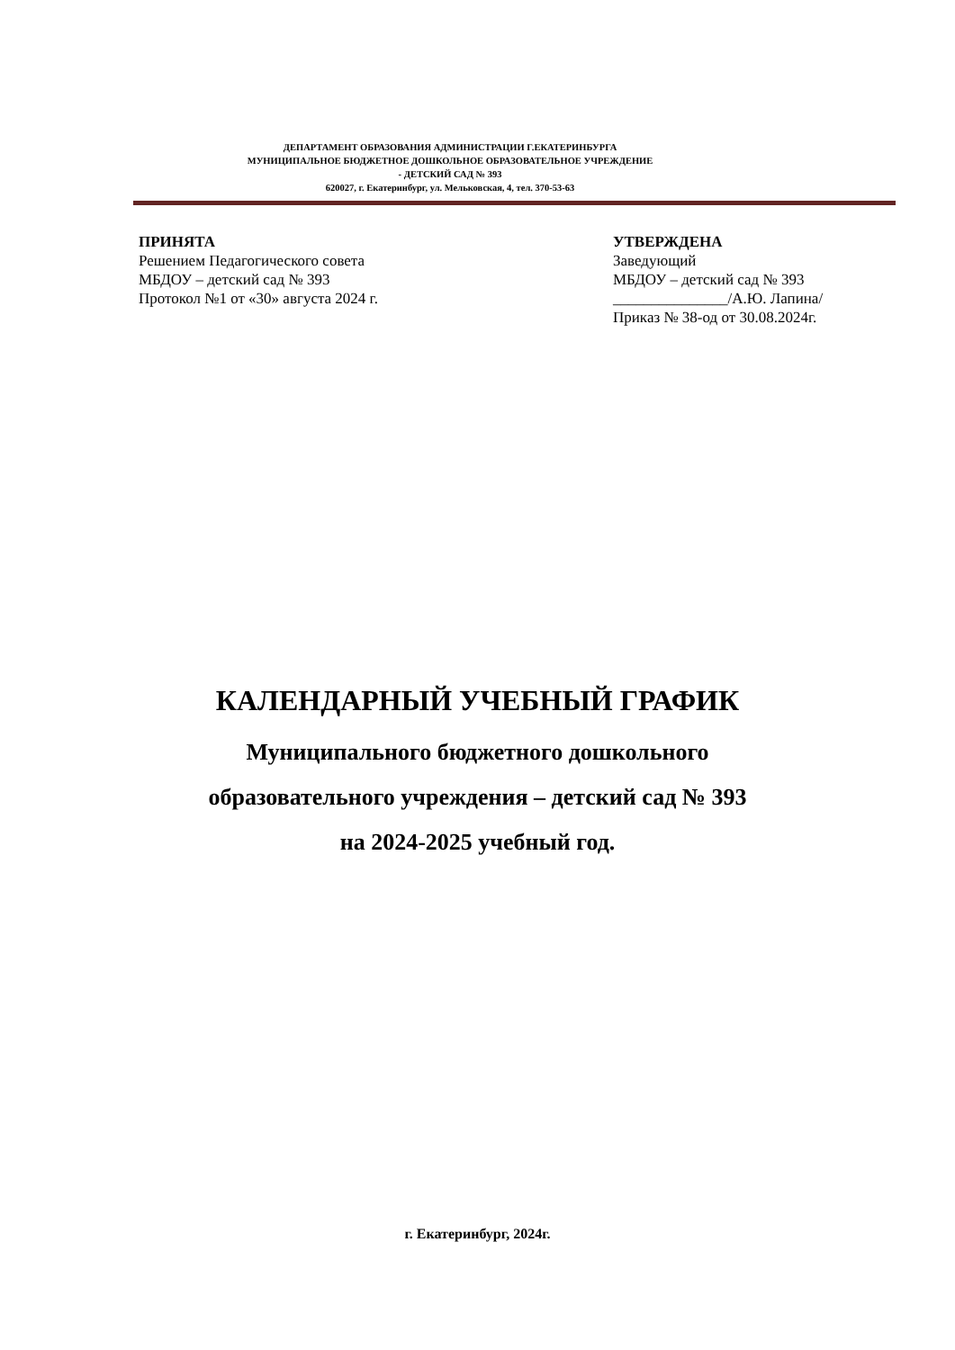ДЕПАРТАМЕНТ ОБРАЗОВАНИЯ АДМИНИСТРАЦИИ Г.ЕКАТЕРИНБУРГА
МУНИЦИПАЛЬНОЕ БЮДЖЕТНОЕ ДОШКОЛЬНОЕ ОБРАЗОВАТЕЛЬНОЕ УЧРЕЖДЕНИЕ
- ДЕТСКИЙ САД № 393
620027, г. Екатеринбург, ул. Мельковская, 4, тел. 370-53-63
ПРИНЯТА
Решением Педагогического совета
МБДОУ – детский сад № 393
Протокол №1 от «30» августа 2024 г.
УТВЕРЖДЕНА
Заведующий
МБДОУ – детский сад № 393
_______________/А.Ю. Лапина/
Приказ № 38-од от 30.08.2024г.
КАЛЕНДАРНЫЙ УЧЕБНЫЙ ГРАФИК
Муниципального бюджетного дошкольного
образовательного учреждения – детский сад № 393
на 2024-2025 учебный год.
г. Екатеринбург, 2024г.